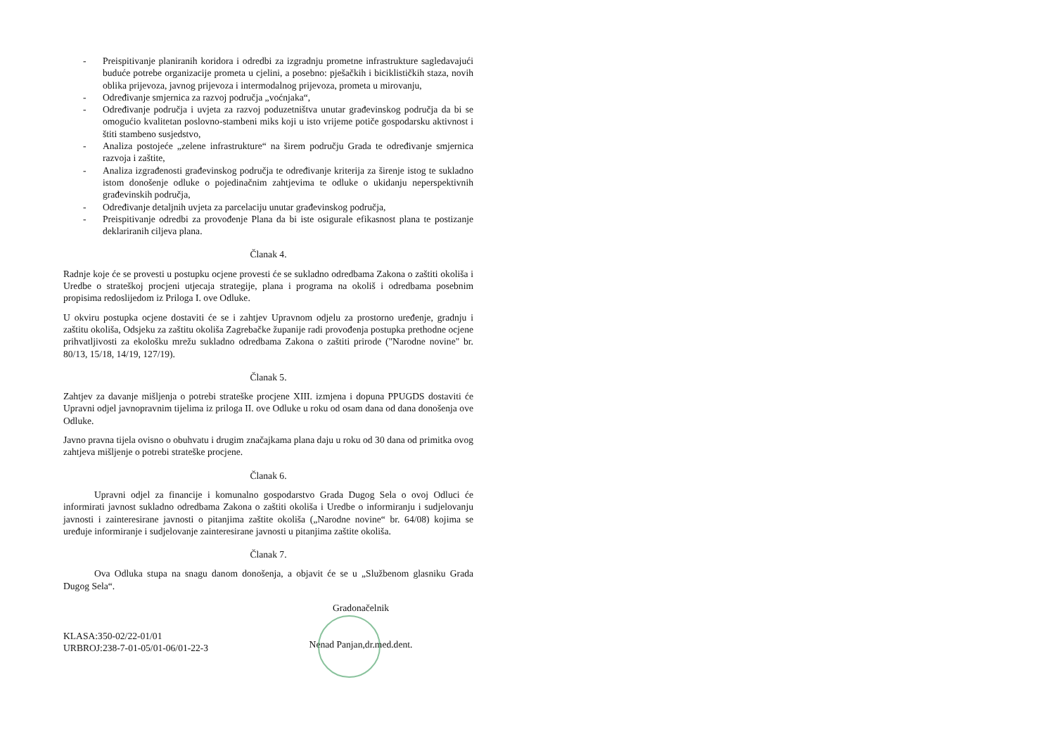- Preispitivanje planiranih koridora i odredbi za izgradnju prometne infrastrukture sagledavajući buduće potrebe organizacije prometa u cjelini, a posebno: pješačkih i biciklističkih staza, novih oblika prijevoza, javnog prijevoza i intermodalnog prijevoza, prometa u mirovanju,
- Određivanje smjernica za razvoj područja „voćnjaka“,
- Određivanje područja i uvjeta za razvoj poduzetništva unutar građevinskog područja da bi se omogućio kvalitetan poslovno-stambeni miks koji u isto vrijeme potiče gospodarsku aktivnost i štiti stambeno susjedstvo,
- Analiza postojeće „zelene infrastrukture“ na širem području Grada te određivanje smjernica razvoja i zaštite,
- Analiza izgrađenosti građevinskog područja te određivanje kriterija za širenje istog te sukladno istom donošenje odluke o pojedinačnim zahtjevima te odluke o ukidanju neperspektivnih građevinskih područja,
- Određivanje detaljnih uvjeta za parcelaciju unutar građevinskog područja,
- Preispitivanje odredbi za provođenje Plana da bi iste osigurale efikasnost plana te postizanje deklariranih ciljeva plana.
Članak 4.
Radnje koje će se provesti u postupku ocjene provesti će se sukladno odredbama Zakona o zaštiti okoliša i Uredbe o strateškoj procjeni utjecaja strategije, plana i programa na okoliš i odredbama posebnim propisima redoslijedom iz Priloga I. ove Odluke.
U okviru postupka ocjene dostaviti će se i zahtjev Upravnom odjelu za prostorno uređenje, gradnju i zaštitu okoliša, Odsjeku za zaštitu okoliša Zagrebačke županije radi provođenja postupka prethodne ocjene prihvatljivosti za ekološku mrežu sukladno odredbama Zakona o zaštiti prirode ("Narodne novine" br. 80/13, 15/18, 14/19, 127/19).
Članak 5.
Zahtjev za davanje mišljenja o potrebi strateške procjene XIII. izmjena i dopuna PPUGDS dostaviti će Upravni odjel javnopravnim tijelima iz priloga II. ove Odluke u roku od osam dana od dana donošenja ove Odluke.
Javno pravna tijela ovisno o obuhvatu i drugim značajkama plana daju u roku od 30 dana od primitka ovog zahtjeva mišljenje o potrebi strateške procjene.
Članak 6.
Upravni odjel za financije i komunalno gospodarstvo Grada Dugog Sela o ovoj Odluci će informirati javnost sukladno odredbama Zakona o zaštiti okoliša i Uredbe o informiranju i sudjelovanju javnosti i zainteresirane javnosti o pitanjima zaštite okoliša („Narodne novine“ br. 64/08) kojima se uređuje informiranje i sudjelovanje zainteresirane javnosti u pitanjima zaštite okoliša.
Članak 7.
Ova Odluka stupa na snagu danom donošenja, a objavit će se u „Službenom glasniku Grada Dugog Sela“.
KLASA:350-02/22-01/01
URBROJ:238-7-01-05/01-06/01-22-3
Gradonačelnik
Nenad Panjan,dr.med.dent.